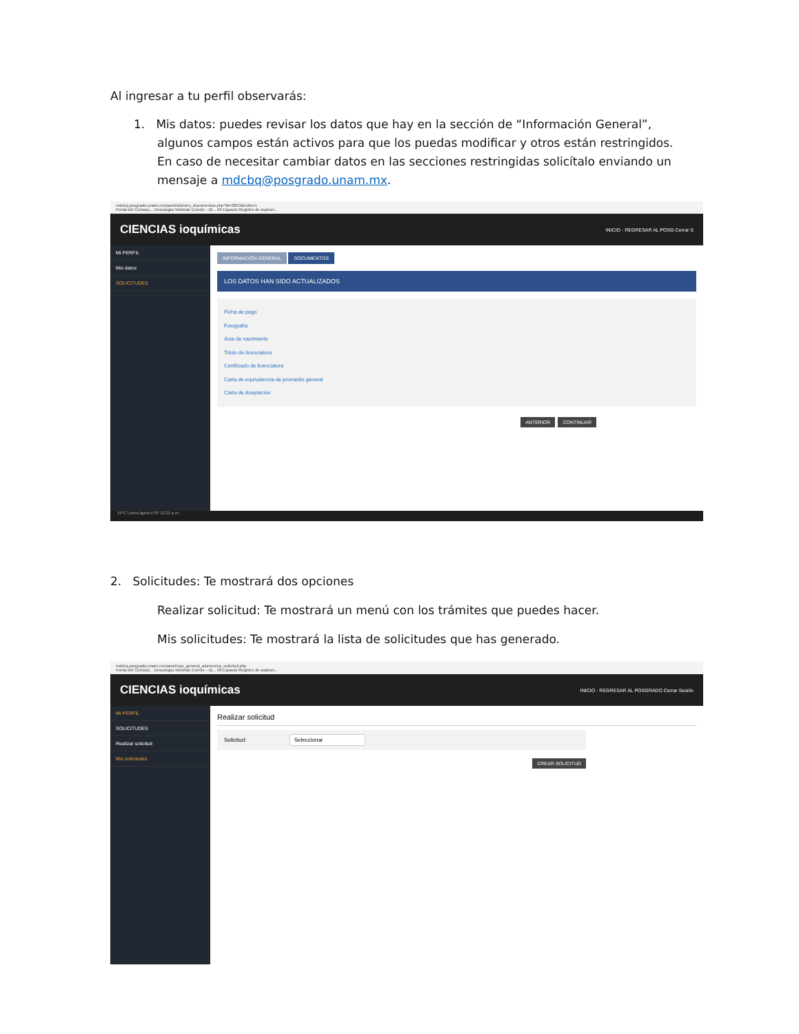Al ingresar a tu perfil observarás:
1. Mis datos: puedes revisar los datos que hay en la sección de “Información General”, algunos campos están activos para que los puedas modificar y otros están restringidos. En caso de necesitar cambiar datos en las secciones restringidas solicítalo enviando un mensaje a mdcbq@posgrado.unam.mx.
mdcbq.posgrado.unam.mx/panel/alumno_documentos.php?id=3853&exito=1
Portal del Consejo... Descargas Webinar Events – Bi... Mi Espacio Registro de aspiran...
CIENCIAS ioquímicas INICIO · REGRESAR AL POSG Cerrar S
MI PERFIL
Mis datos
SOLICITUDES
INFORMACIÓN GENERAL DOCUMENTOS
LOS DATOS HAN SIDO ACTUALIZADOS
Ficha de pago
Fotografía
Acta de nacimiento
Título de licenciatura
Certificado de licenciatura
Carta de equivalencia de promedio general
Carta de Aceptación
ANTERIOR CONTINUAR
19°C Lluvia ligera ESP 12:21 p.m.
2. Solicitudes: Te mostrará dos opciones
Realizar solicitud: Te mostrará un menú con los trámites que puedes hacer.
Mis solicitudes: Te mostrará la lista de solicitudes que has generado.
mdcbq.posgrado.unam.mx/panel/cas_general_alumno/ca_solicitud.php
Portal del Consejo... Descargas Webinar Events – Bi... Mi Espacio Registro de aspiran...
CIENCIAS ioquímicas INICIO · REGRESAR AL POSGRADO Cerrar Sesión
MI PERFIL
SOLICITUDES
Realizar solicitud
Mis solicitudes
Realizar solicitud
Solicitud: Seleccionar
CREAR SOLICITUD